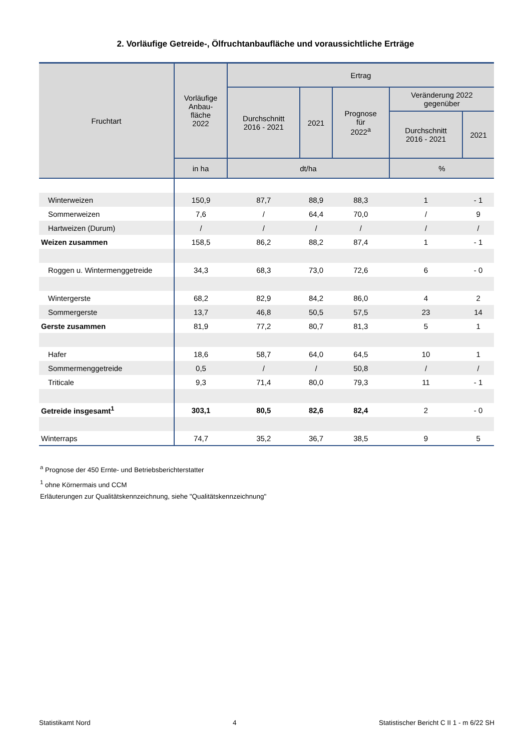2. Vorläufige Getreide-, Ölfruchtanbaufläche und voraussichtliche Erträge
| Fruchtart | Vorläufige Anbau- fläche 2022 | Ertrag | | | | |
| --- | --- | --- | --- | --- | --- | --- |
| | | Durchschnitt 2016 - 2021 | 2021 | Prognose für 2022<sup>a</sup> | Veränderung 2022 gegenüber | |
| | | | | | Durchschnitt 2016 - 2021 | 2021 |
| | in ha | dt/ha | | | % | |
| Winterweizen | 150,9 | 87,7 | 88,9 | 88,3 | 1 | - 1 |
| Sommerweizen | 7,6 | / | 64,4 | 70,0 | / | 9 |
| Hartweizen (Durum) | / | / | / | / | / | / |
| Weizen zusammen | 158,5 | 86,2 | 88,2 | 87,4 | 1 | - 1 |
| Roggen u. Wintermenggetreide | 34,3 | 68,3 | 73,0 | 72,6 | 6 | - 0 |
| Wintergerste | 68,2 | 82,9 | 84,2 | 86,0 | 4 | 2 |
| Sommergerste | 13,7 | 46,8 | 50,5 | 57,5 | 23 | 14 |
| Gerste zusammen | 81,9 | 77,2 | 80,7 | 81,3 | 5 | 1 |
| Hafer | 18,6 | 58,7 | 64,0 | 64,5 | 10 | 1 |
| Sommermenggetreide | 0,5 | / | / | 50,8 | / | / |
| Triticale | 9,3 | 71,4 | 80,0 | 79,3 | 11 | - 1 |
| Getreide insgesamt<sup>1</sup> | 303,1 | 80,5 | 82,6 | 82,4 | 2 | - 0 |
| Winterraps | 74,7 | 35,2 | 36,7 | 38,5 | 9 | 5 |
<sup>a</sup> Prognose der 450 Ernte- und Betriebsberichterstatter
<sup>1</sup> ohne Körnermais und CCM
Erläuterungen zur Qualitätskennzeichnung, siehe "Qualitätskennzeichnung"
Statistikamt Nord 4 Statistischer Bericht C II 1 - m 6/22 SH